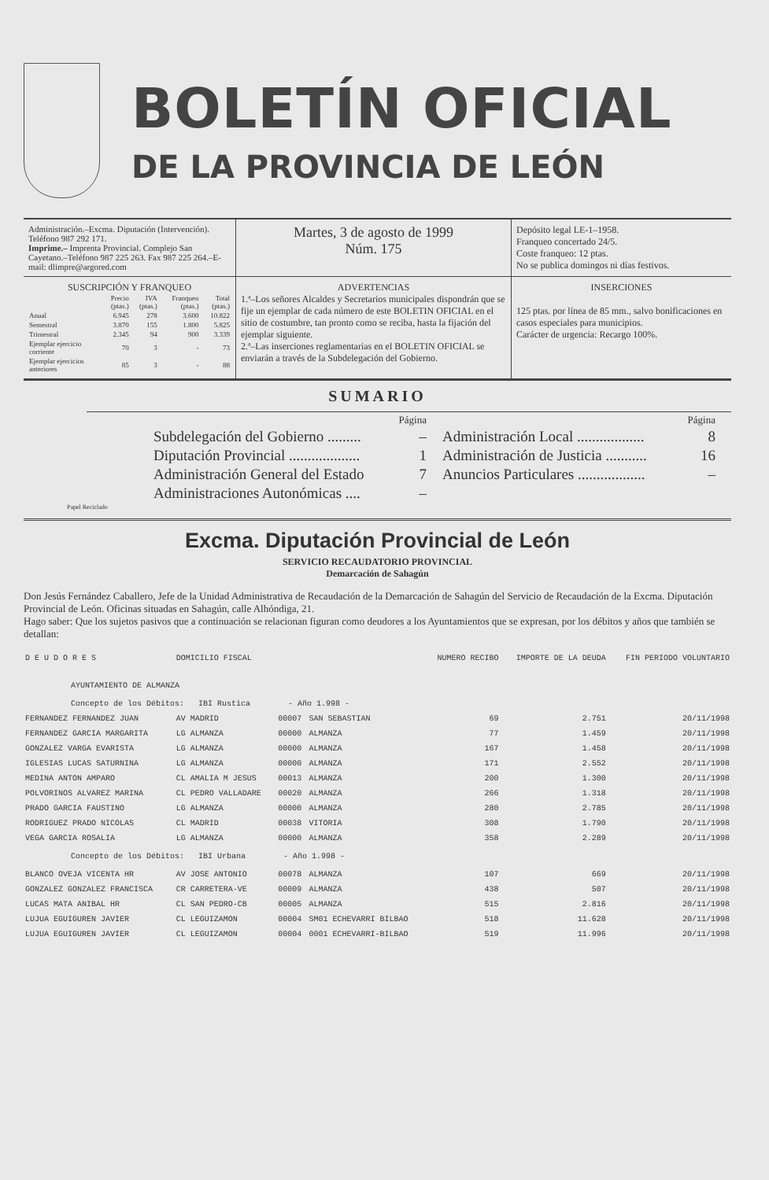BOLETÍN OFICIAL
DE LA PROVINCIA DE LEÓN
Administración.–Excma. Diputación (Intervención). Teléfono 987 292 171.
Imprime.– Imprenta Provincial. Complejo San Cayetano.–Teléfono 987 225 263. Fax 987 225 264.–E-mail: dlimpre@argored.com
Martes, 3 de agosto de 1999
Núm. 175
Depósito legal LE-1–1958.
Franqueo concertado 24/5.
Coste franqueo: 12 ptas.
No se publica domingos ni días festivos.
SUSCRIPCIÓN Y FRANQUEO
| | Precio (ptas.) | IVA (ptas.) | Franqueo (ptas.) | Total (ptas.) |
| --- | --- | --- | --- | --- |
| Anual | 6.945 | 278 | 3.600 | 10.822 |
| Semestral | 3.870 | 155 | 1.800 | 5.825 |
| Trimestral | 2.345 | 94 | 900 | 3.339 |
| Ejemplar ejercicio corriente | 70 | 3 | - | 73 |
| Ejemplar ejercicios anteriores | 85 | 3 | - | 88 |
ADVERTENCIAS
1.ª–Los señores Alcaldes y Secretarios municipales dispondrán que se fije un ejemplar de cada número de este BOLETIN OFICIAL en el sitio de costumbre, tan pronto como se reciba, hasta la fijación del ejemplar siguiente.
2.ª–Las inserciones reglamentarias en el BOLETIN OFICIAL se enviarán a través de la Subdelegación del Gobierno.
INSERCIONES
125 ptas. por línea de 85 mm., salvo bonificaciones en casos especiales para municipios.
Carácter de urgencia: Recargo 100%.
SUMARIO
Página
Subdelegación del Gobierno ......... –
Diputación Provincial ................... 1
Administración General del Estado 7
Administraciones Autonómicas .... –
Página
Administración Local .................. 8
Administración de Justicia ........... 16
Anuncios Particulares .................. –
Papel Reciclado
Excma. Diputación Provincial de León
SERVICIO RECAUDATORIO PROVINCIAL
Demarcación de Sahagún
Don Jesús Fernández Caballero, Jefe de la Unidad Administrativa de Recaudación de la Demarcación de Sahagún del Servicio de Recaudación de la Excma. Diputación Provincial de León. Oficinas situadas en Sahagún, calle Alhóndiga, 21.
Hago saber: Que los sujetos pasivos que a continuación se relacionan figuran como deudores a los Ayuntamientos que se expresan, por los débitos y años que también se detallan:
| D E U D O R E S | DOMICILIO FISCAL | | | NUMERO RECIBO | IMPORTE DE LA DEUDA | FIN PERIODO VOLUNTARIO |
| AYUNTAMIENTO DE ALMANZA | | | | | | |
| Concepto de los Débitos: IBI Rustica - Año 1.998 - | | | | | | |
| FERNANDEZ FERNANDEZ JUAN | AV MADRID | 00007 | SAN SEBASTIAN | 69 | 2.751 | 20/11/1998 |
| FERNANDEZ GARCIA MARGARITA | LG ALMANZA | 00000 | ALMANZA | 77 | 1.459 | 20/11/1998 |
| GONZALEZ VARGA EVARISTA | LG ALMANZA | 00000 | ALMANZA | 167 | 1.458 | 20/11/1998 |
| IGLESIAS LUCAS SATURNINA | LG ALMANZA | 00000 | ALMANZA | 171 | 2.552 | 20/11/1998 |
| MEDINA ANTON AMPARO | CL AMALIA M JESUS | 00013 | ALMANZA | 200 | 1.300 | 20/11/1998 |
| POLVORINOS ALVAREZ MARINA | CL PEDRO VALLADARE | 00020 | ALMANZA | 266 | 1.318 | 20/11/1998 |
| PRADO GARCIA FAUSTINO | LG ALMANZA | 00000 | ALMANZA | 280 | 2.785 | 20/11/1998 |
| RODRIGUEZ PRADO NICOLAS | CL MADRID | 00038 | VITORIA | 308 | 1.790 | 20/11/1998 |
| VEGA GARCIA ROSALIA | LG ALMANZA | 00000 | ALMANZA | 358 | 2.289 | 20/11/1998 |
| Concepto de los Débitos: IBI Urbana - Año 1.998 - | | | | | | |
| BLANCO OVEJA VICENTA HR | AV JOSE ANTONIO | 00078 | ALMANZA | 107 | 669 | 20/11/1998 |
| GONZALEZ GONZALEZ FRANCISCA | CR CARRETERA-VE | 00009 | ALMANZA | 438 | 507 | 20/11/1998 |
| LUCAS MATA ANIBAL HR | CL SAN PEDRO-CB | 00005 | ALMANZA | 515 | 2.816 | 20/11/1998 |
| LUJUA EGUIGUREN JAVIER | CL LEGUIZAMON | 00004 | SM01 ECHEVARRI BILBAO | 518 | 11.628 | 20/11/1998 |
| LUJUA EGUIGUREN JAVIER | CL LEGUIZAMON | 00004 | 0001 ECHEVARRI-BILBAO | 519 | 11.996 | 20/11/1998 |